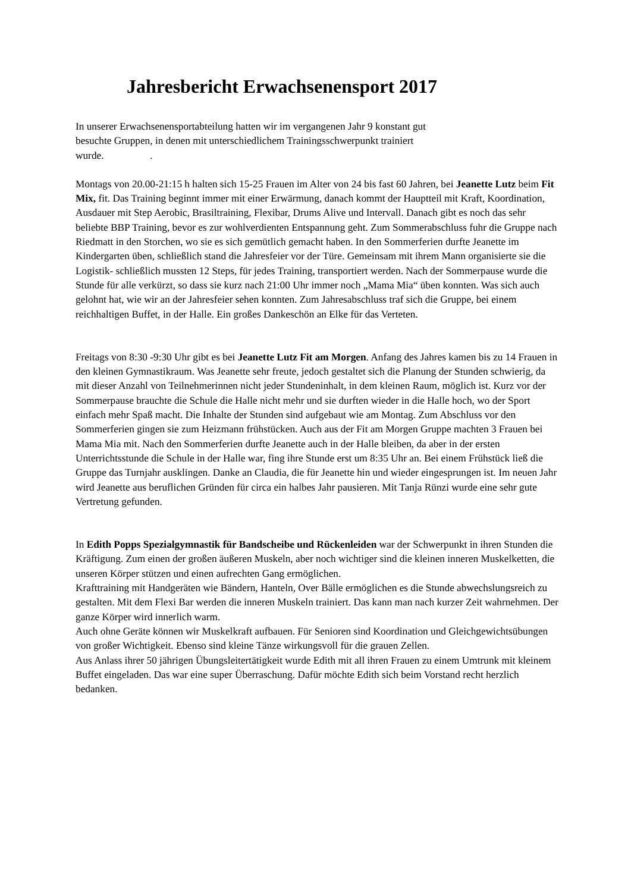Jahresbericht Erwachsenensport 2017
In unserer Erwachsenensportabteilung hatten wir im vergangenen Jahr 9 konstant gut
besuchte Gruppen, in denen mit unterschiedlichem Trainingsschwerpunkt trainiert
wurde. .
Montags von 20.00-21:15 h halten sich 15-25 Frauen im Alter von 24 bis fast 60 Jahren, bei Jeanette Lutz beim Fit Mix, fit. Das Training beginnt immer mit einer Erwärmung, danach kommt der Hauptteil mit Kraft, Koordination, Ausdauer mit Step Aerobic, Brasiltraining, Flexibar, Drums Alive und Intervall. Danach gibt es noch das sehr beliebte BBP Training, bevor es zur wohlverdienten Entspannung geht. Zum Sommerabschluss fuhr die Gruppe nach Riedmatt in den Storchen, wo sie es sich gemütlich gemacht haben. In den Sommerferien durfte Jeanette im Kindergarten üben, schließlich stand die Jahresfeier vor der Türe. Gemeinsam mit ihrem Mann organisierte sie die Logistik- schließlich mussten 12 Steps, für jedes Training, transportiert werden. Nach der Sommerpause wurde die Stunde für alle verkürzt, so dass sie kurz nach 21:00 Uhr immer noch „Mama Mia“ üben konnten. Was sich auch gelohnt hat, wie wir an der Jahresfeier sehen konnten. Zum Jahresabschluss traf sich die Gruppe, bei einem reichhaltigen Buffet, in der Halle. Ein großes Dankeschön an Elke für das Verteten.
Freitags von 8:30 -9:30 Uhr gibt es bei Jeanette Lutz Fit am Morgen. Anfang des Jahres kamen bis zu 14 Frauen in den kleinen Gymnastikraum. Was Jeanette sehr freute, jedoch gestaltet sich die Planung der Stunden schwierig, da mit dieser Anzahl von Teilnehmerinnen nicht jeder Stundeninhalt, in dem kleinen Raum, möglich ist. Kurz vor der Sommerpause brauchte die Schule die Halle nicht mehr und sie durften wieder in die Halle hoch, wo der Sport einfach mehr Spaß macht. Die Inhalte der Stunden sind aufgebaut wie am Montag. Zum Abschluss vor den Sommerferien gingen sie zum Heizmann frühstücken. Auch aus der Fit am Morgen Gruppe machten 3 Frauen bei Mama Mia mit. Nach den Sommerferien durfte Jeanette auch in der Halle bleiben, da aber in der ersten Unterrichtsstunde die Schule in der Halle war, fing ihre Stunde erst um 8:35 Uhr an. Bei einem Frühstück ließ die Gruppe das Turnjahr ausklingen. Danke an Claudia, die für Jeanette hin und wieder eingesprungen ist. Im neuen Jahr wird Jeanette aus beruflichen Gründen für circa ein halbes Jahr pausieren. Mit Tanja Rünzi wurde eine sehr gute Vertretung gefunden.
In Edith Popps Spezialgymnastik für Bandscheibe und Rückenleiden war der Schwerpunkt in ihren Stunden die Kräftigung. Zum einen der großen äußeren Muskeln, aber noch wichtiger sind die kleinen inneren Muskelketten, die unseren Körper stützen und einen aufrechten Gang ermöglichen.
Krafttraining mit Handgeräten wie Bändern, Hanteln, Over Bälle ermöglichen es die Stunde abwechslungsreich zu gestalten. Mit dem Flexi Bar werden die inneren Muskeln trainiert. Das kann man nach kurzer Zeit wahrnehmen. Der ganze Körper wird innerlich warm.
Auch ohne Geräte können wir Muskelkraft aufbauen. Für Senioren sind Koordination und Gleichgewichtsübungen von großer Wichtigkeit. Ebenso sind kleine Tänze wirkungsvoll für die grauen Zellen.
Aus Anlass ihrer 50 jährigen Übungsleitertätigkeit wurde Edith mit all ihren Frauen zu einem Umtrunk mit kleinem Buffet eingeladen. Das war eine super Überraschung. Dafür möchte Edith sich beim Vorstand recht herzlich bedanken.